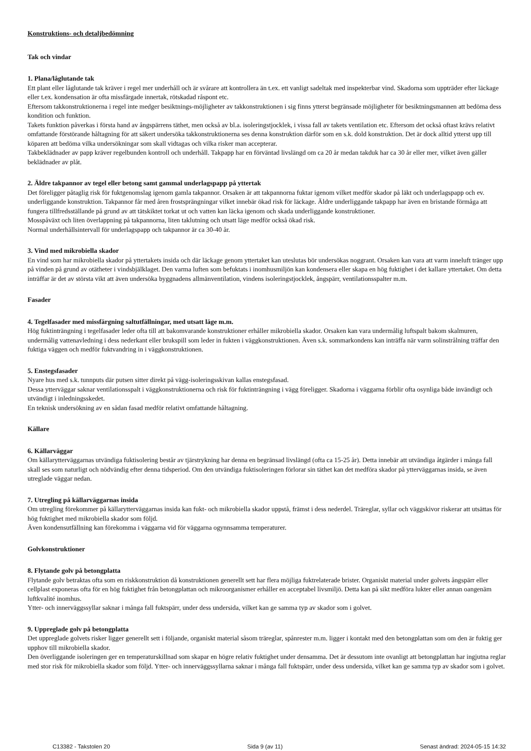Konstruktions- och detaljbedömning
Tak och vindar
1. Plana/låglutande tak
Ett plant eller låglutande tak kräver i regel mer underhåll och är svårare att kontrollera än t.ex. ett vanligt sadeltak med inspekterbar vind. Skadorna som uppträder efter läckage eller t.ex. kondensation är ofta missfärgade innertak, rötskadad råspont etc.
Eftersom takkonstruktionerna i regel inte medger besiktnings-möjligheter av takkonstruktionen i sig finns ytterst begränsade möjligheter för besiktningsmannen att bedöma dess kondition och funktion.
Takets funktion påverkas i första hand av ångspärrens täthet, men också av bl.a. isoleringstjocklek, i vissa fall av takets ventilation etc. Eftersom det också oftast krävs relativt omfattande förstörande håltagning för att säkert undersöka takkonstruktionerna ses denna konstruktion därför som en s.k. dold konstruktion. Det är dock alltid ytterst upp till köparen att bedöma vilka undersökningar som skall vidtagas och vilka risker man accepterar.
Takbeklädnader av papp kräver regelbunden kontroll och underhåll. Takpapp har en förväntad livslängd om ca 20 år medan takduk har ca 30 år eller mer, vilket även gäller beklädnader av plåt.
2. Äldre takpannor av tegel eller betong samt gammal underlagspapp på yttertak
Det föreligger påtaglig risk för fuktgenomslag igenom gamla takpannor. Orsaken är att takpannorna fuktar igenom vilket medför skador på läkt och underlagspapp och ev. underliggande konstruktion. Takpannor får med åren frostsprängningar vilket innebär ökad risk för läckage. Äldre underliggande takpapp har även en bristande förmåga att fungera tillfredsställande på grund av att tätskiktet torkat ut och vatten kan läcka igenom och skada underliggande konstruktioner.
Mosspåväxt och liten överlappning på takpannorna, liten taklutning och utsatt läge medför också ökad risk.
Normal underhållsintervall för underlagspapp och takpannor är ca 30-40 år.
3. Vind med mikrobiella skador
En vind som har mikrobiella skador på yttertakets insida och där läckage genom yttertaket kan uteslutas bör undersökas noggrant. Orsaken kan vara att varm inneluft tränger upp på vinden på grund av otätheter i vindsbjälklaget. Den varma luften som befuktats i inomhusmiljön kan kondensera eller skapa en hög fuktighet i det kallare yttertaket. Om detta inträffar är det av största vikt att även undersöka byggnadens allmänventilation, vindens isoleringstjocklek, ångspärr, ventilationsspalter m.m.
Fasader
4. Tegelfasader med missfärgning saltutfällningar, med utsatt läge m.m.
Hög fuktinträngning i tegelfasader leder ofta till att bakomvarande konstruktioner erhåller mikrobiella skador. Orsaken kan vara undermålig luftspalt bakom skalmuren, undermålig vattenavledning i dess nederkant eller brukspill som leder in fukten i väggkonstruktionen. Även s.k. sommarkondens kan inträffa när varm solinstrålning träffar den fuktiga väggen och medför fuktvandring in i väggkonstruktionen.
5. Enstegsfasader
Nyare hus med s.k. tunnputs där putsen sitter direkt på vägg-isoleringsskivan kallas enstegsfasad.
Dessa ytterväggar saknar ventilationsspalt i väggkonstruktionerna och risk för fuktinträngning i vägg föreligger. Skadorna i väggarna förblir ofta osynliga både invändigt och utvändigt i inledningsskedet.
En teknisk undersökning av en sådan fasad medför relativt omfattande håltagning.
Källare
6. Källarväggar
Om källarytterväggarnas utvändiga fuktisolering består av tjärstrykning har denna en begränsad livslängd (ofta ca 15-25 år). Detta innebär att utvändiga åtgärder i många fall skall ses som naturligt och nödvändig efter denna tidsperiod. Om den utvändiga fuktisoleringen förlorar sin täthet kan det medföra skador på ytterväggarnas insida, se även utreglade väggar nedan.
7. Utregling på källarväggarnas insida
Om utregling förekommer på källarytterväggarnas insida kan fukt- och mikrobiella skador uppstå, främst i dess nederdel. Träreglar, syllar och väggskivor riskerar att utsättas för hög fuktighet med mikrobiella skador som följd.
Även kondensutfällning kan förekomma i väggarna vid för väggarna ogynnsamma temperaturer.
Golvkonstruktioner
8. Flytande golv på betongplatta
Flytande golv betraktas ofta som en riskkonstruktion då konstruktionen generellt sett har flera möjliga fuktrelaterade brister. Organiskt material under golvets ångspärr eller cellplast exponeras ofta för en hög fuktighet från betongplattan och mikroorganismer erhåller en acceptabel livsmiljö. Detta kan på sikt medföra lukter eller annan oangenäm luftkvalité inomhus.
Ytter- och innerväggssyllar saknar i många fall fuktspärr, under dess undersida, vilket kan ge samma typ av skador som i golvet.
9. Uppreglade golv på betongplatta
Det uppreglade golvets risker ligger generellt sett i följande, organiskt material såsom träreglar, spånrester m.m. ligger i kontakt med den betongplattan som om den är fuktig ger upphov till mikrobiella skador.
Den överliggande isoleringen ger en temperaturskillnad som skapar en högre relativ fuktighet under densamma. Det är dessutom inte ovanligt att betongplattan har ingjutna reglar med stor risk för mikrobiella skador som följd. Ytter- och innerväggssyllarna saknar i många fall fuktspärr, under dess undersida, vilket kan ge samma typ av skador som i golvet.
C13382 - Takstolen 20 Sida 9 (av 11) Senast ändrad: 2024-05-15 14:32